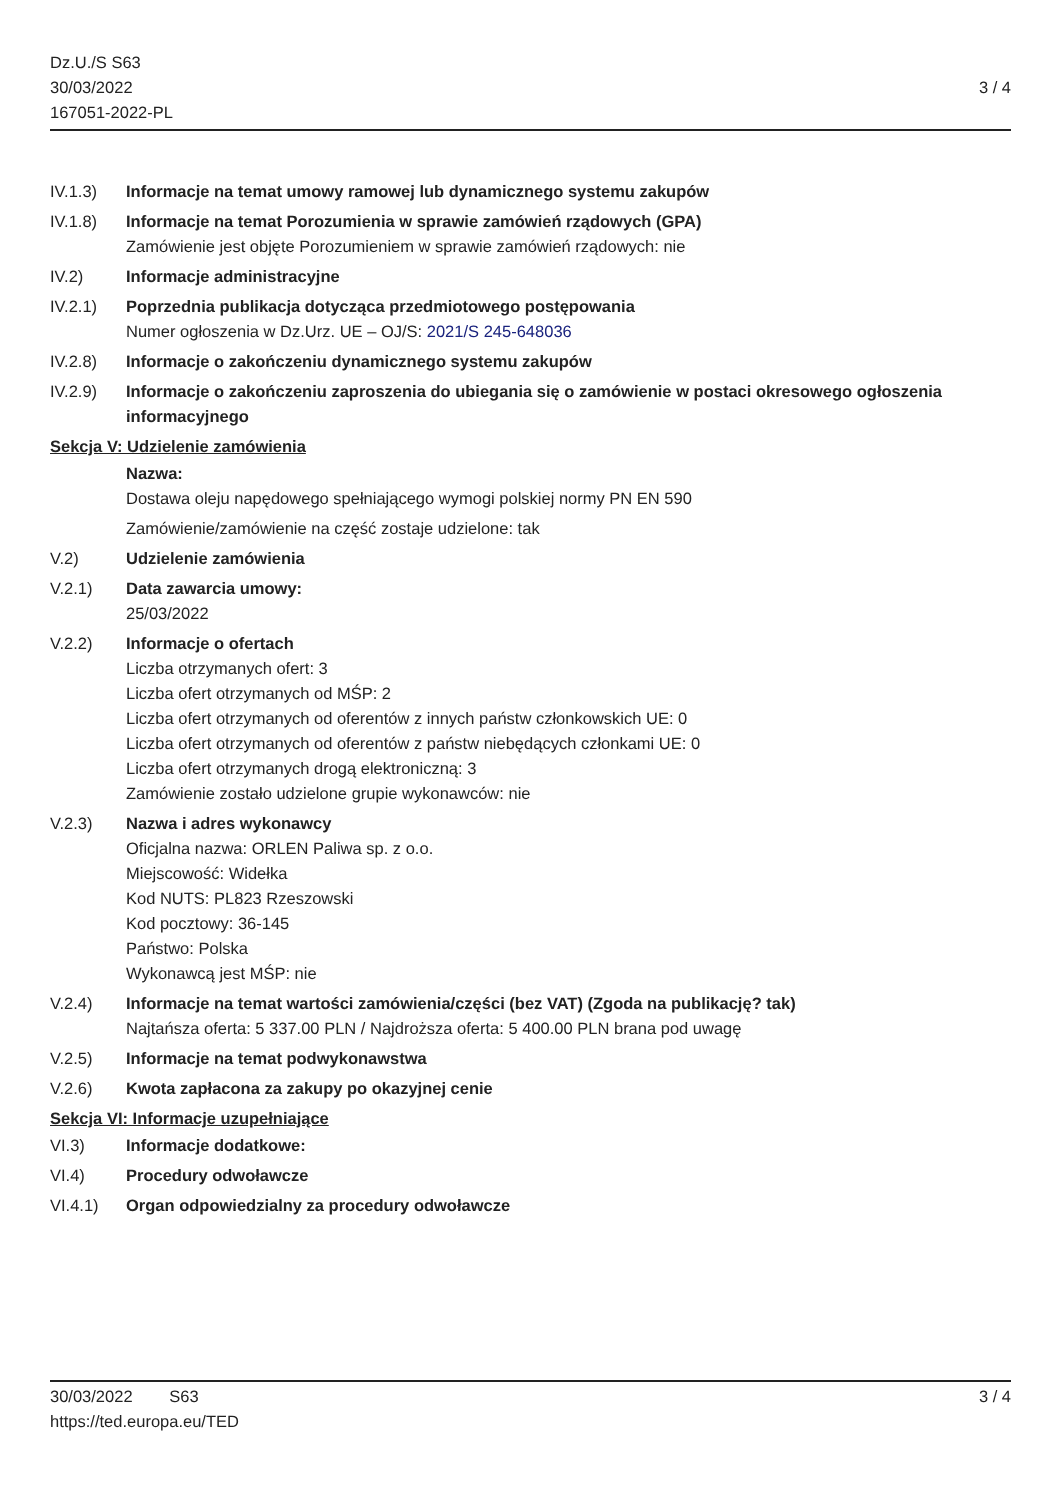Dz.U./S S63
30/03/2022
167051-2022-PL
3 / 4
IV.1.3) Informacje na temat umowy ramowej lub dynamicznego systemu zakupów
IV.1.8) Informacje na temat Porozumienia w sprawie zamówień rządowych (GPA)
Zamówienie jest objęte Porozumieniem w sprawie zamówień rządowych: nie
IV.2) Informacje administracyjne
IV.2.1) Poprzednia publikacja dotycząca przedmiotowego postępowania
Numer ogłoszenia w Dz.Urz. UE – OJ/S: 2021/S 245-648036
IV.2.8) Informacje o zakończeniu dynamicznego systemu zakupów
IV.2.9) Informacje o zakończeniu zaproszenia do ubiegania się o zamówienie w postaci okresowego ogłoszenia informacyjnego
Sekcja V: Udzielenie zamówienia
Nazwa:
Dostawa oleju napędowego spełniającego wymogi polskiej normy PN EN 590
Zamówienie/zamówienie na część zostaje udzielone: tak
V.2) Udzielenie zamówienia
V.2.1) Data zawarcia umowy:
25/03/2022
V.2.2) Informacje o ofertach
Liczba otrzymanych ofert: 3
Liczba ofert otrzymanych od MŚP: 2
Liczba ofert otrzymanych od oferentów z innych państw członkowskich UE: 0
Liczba ofert otrzymanych od oferentów z państw niebędących członkami UE: 0
Liczba ofert otrzymanych drogą elektroniczną: 3
Zamówienie zostało udzielone grupie wykonawców: nie
V.2.3) Nazwa i adres wykonawcy
Oficjalna nazwa: ORLEN Paliwa sp. z o.o.
Miejscowość: Widełka
Kod NUTS: PL823 Rzeszowski
Kod pocztowy: 36-145
Państwo: Polska
Wykonawcą jest MŚP: nie
V.2.4) Informacje na temat wartości zamówienia/części (bez VAT) (Zgoda na publikację? tak)
Najtańsza oferta: 5 337.00 PLN / Najdroższa oferta: 5 400.00 PLN brana pod uwagę
V.2.5) Informacje na temat podwykonawstwa
V.2.6) Kwota zapłacona za zakupy po okazyjnej cenie
Sekcja VI: Informacje uzupełniające
VI.3) Informacje dodatkowe:
VI.4) Procedury odwoławcze
VI.4.1) Organ odpowiedzialny za procedury odwoławcze
30/03/2022 S63 3 / 4
https://ted.europa.eu/TED